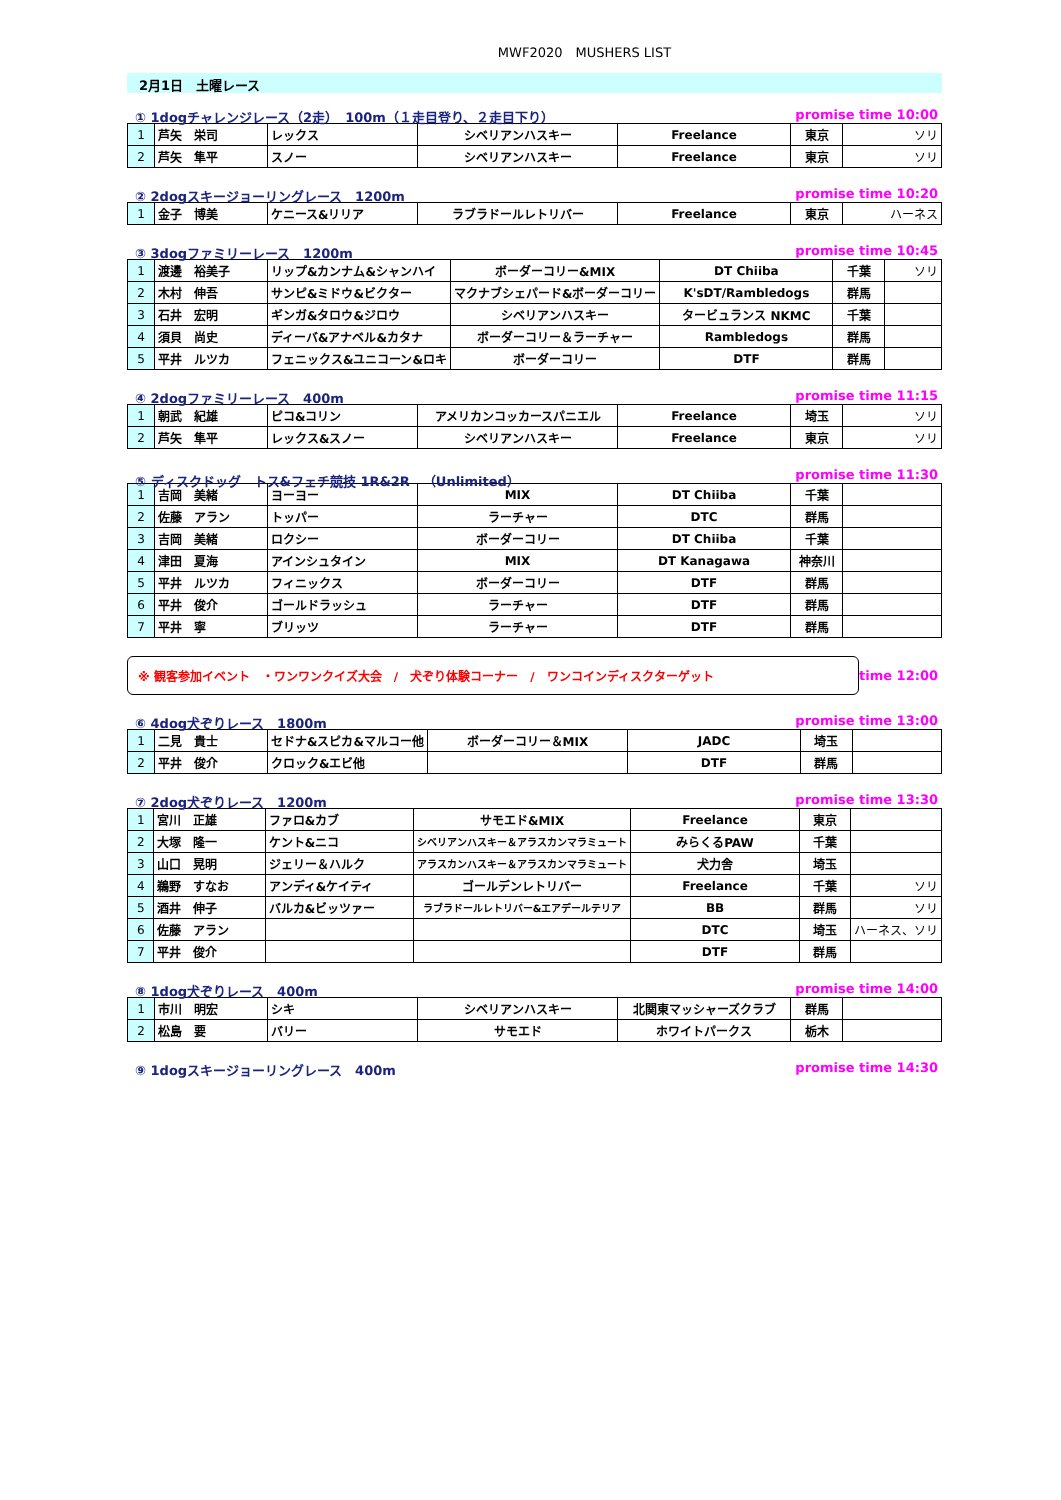MWF2020　MUSHERS LIST
2月1日　土曜レース
① 1dogチャレンジレース（2走）　100m（１走目登り、２走目下り） promise time 10:00
| 1 | 芦矢 栄司 | レックス | シベリアンハスキー | Freelance | 東京 | ソリ |
| 2 | 芦矢 隼平 | スノー | シベリアンハスキー | Freelance | 東京 | ソリ |
② 2dogスキージョーリングレース　1200m promise time 10:20
| 1 | 金子 博美 | ケニース&リリア | ラブラドールレトリバー | Freelance | 東京 | ハーネス |
③ 3dogファミリーレース　1200m promise time 10:45
| 1 | 渡邊 裕美子 | リップ&カンナム&シャンハイ | ボーダーコリー&MIX | DT Chiiba | 千葉 | ソリ |
| 2 | 木村 伸吾 | サンピ&ミドウ&ビクター | マクナブシェパード&ボーダーコリー | K'sDT/Rambledogs | 群馬 | |
| 3 | 石井 宏明 | ギンガ&タロウ&ジロウ | シベリアンハスキー | タービュランス NKMC | 千葉 | |
| 4 | 須貝 尚史 | ディーバ&アナベル&カタナ | ボーダーコリー＆ラーチャー | Rambledogs | 群馬 | |
| 5 | 平井 ルツカ | フェニックス&ユニコーン&ロキ | ボーダーコリー | DTF | 群馬 | |
④ 2dogファミリーレース　400m promise time 11:15
| 1 | 朝武 紀雄 | ピコ&コリン | アメリカンコッカースパニエル | Freelance | 埼玉 | ソリ |
| 2 | 芦矢 隼平 | レックス&スノー | シベリアンハスキー | Freelance | 東京 | ソリ |
⑤ ディスクドッグ　トス&フェチ競技 1R&2R　（Unlimited） promise time 11:30
| 1 | 吉岡 美緒 | ヨーヨー | MIX | DT Chiiba | 千葉 | |
| 2 | 佐藤 アラン | トッパー | ラーチャー | DTC | 群馬 | |
| 3 | 吉岡 美緒 | ロクシー | ボーダーコリー | DT Chiiba | 千葉 | |
| 4 | 津田 夏海 | アインシュタイン | MIX | DT Kanagawa | 神奈川 | |
| 5 | 平井 ルツカ | フィニックス | ボーダーコリー | DTF | 群馬 | |
| 6 | 平井 俊介 | ゴールドラッシュ | ラーチャー | DTF | 群馬 | |
| 7 | 平井 寧 | ブリッツ | ラーチャー | DTF | 群馬 | |
※ 観客参加イベント　・ワンワンクイズ大会　/　犬ぞり体験コーナー　/　ワンコインディスクターゲット
time 12:00
⑥ 4dog犬ぞりレース　1800m promise time 13:00
| 1 | 二見 貴士 | セドナ&スピカ&マルコー他 | ボーダーコリー＆MIX | JADC | 埼玉 | |
| 2 | 平井 俊介 | クロック&エビ他 | | DTF | 群馬 | |
⑦ 2dog犬ぞりレース　1200m promise time 13:30
| 1 | 宮川 正雄 | ファロ&カブ | サモエド&MIX | Freelance | 東京 | |
| 2 | 大塚 隆一 | ケント&ニコ | シベリアンハスキー＆アラスカンマラミュート | みらくるPAW | 千葉 | |
| 3 | 山口 晃明 | ジェリー＆ハルク | アラスカンハスキー＆アラスカンマラミュート | 犬力舎 | 埼玉 | |
| 4 | 鵜野 すなお | アンディ&ケイティ | ゴールデンレトリバー | Freelance | 千葉 | ソリ |
| 5 | 酒井 伸子 | バルカ&ビッツァー | ラブラドールレトリバー&エアデールテリア | BB | 群馬 | ソリ |
| 6 | 佐藤 アラン | | | DTC | 埼玉 | ハーネス、ソリ |
| 7 | 平井 俊介 | | | DTF | 群馬 | |
⑧ 1dog犬ぞりレース　400m promise time 14:00
| 1 | 市川 明宏 | シキ | シベリアンハスキー | 北関東マッシャーズクラブ | 群馬 | |
| 2 | 松島 要 | バリー | サモエド | ホワイトパークス | 栃木 | |
⑨ 1dogスキージョーリングレース　400m promise time 14:30